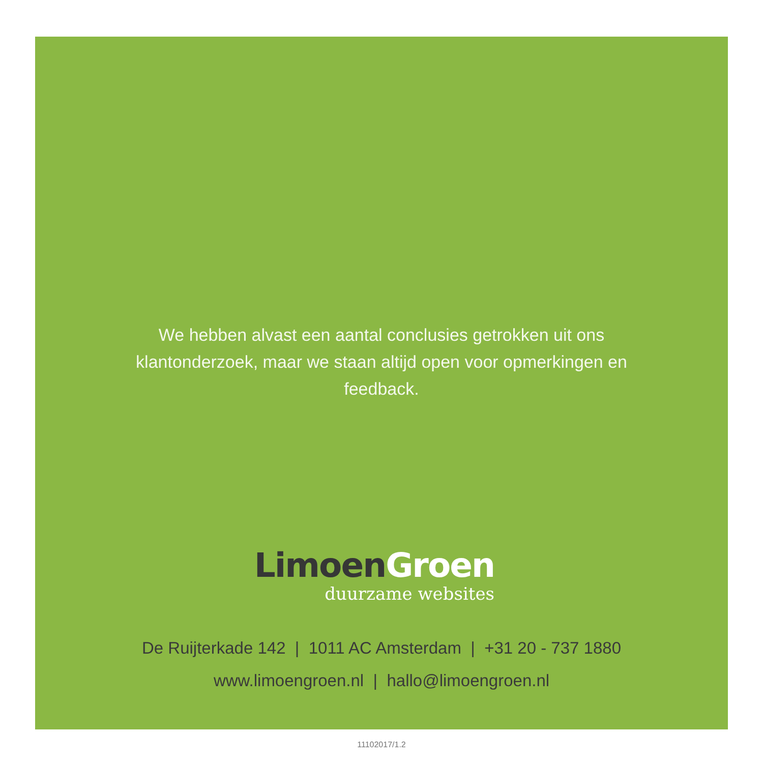We hebben alvast een aantal conclusies getrokken uit ons klantonderzoek, maar we staan altijd open voor opmerkingen en feedback.
Limoen Groen
duurzame websites
De Ruijterkade 142 | 1011 AC Amsterdam | +31 20 - 737 1880
www.limoengroen.nl | hallo@limoengroen.nl
11102017/1.2